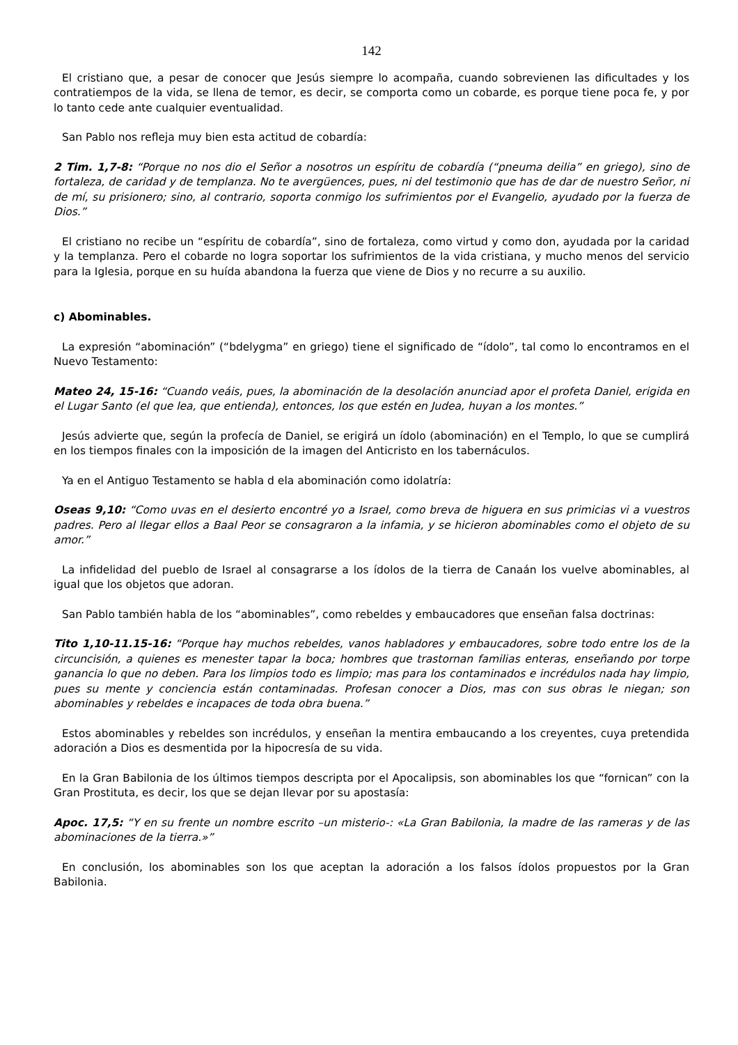142
El cristiano que, a pesar de conocer que Jesús siempre lo acompaña, cuando sobrevienen las dificultades y los contratiempos de la vida, se llena de temor, es decir, se comporta como un cobarde, es porque tiene poca fe, y por lo tanto cede ante cualquier eventualidad.
San Pablo nos refleja muy bien esta actitud de cobardía:
2 Tim. 1,7-8: “Porque no nos dio el Señor a nosotros un espíritu de cobardía (“pneuma deilia” en griego), sino de fortaleza, de caridad y de templanza. No te avergüences, pues, ni del testimonio que has de dar de nuestro Señor, ni de mí, su prisionero; sino, al contrario, soporta conmigo los sufrimientos por el Evangelio, ayudado por la fuerza de Dios.”
El cristiano no recibe un “espíritu de cobardía”, sino de fortaleza, como virtud y como don, ayudada por la caridad y la templanza. Pero el cobarde no logra soportar los sufrimientos de la vida cristiana, y mucho menos del servicio para la Iglesia, porque en su huída abandona la fuerza que viene de Dios y no recurre a su auxilio.
c) Abominables.
La expresión “abominación” (“bdelygma” en griego) tiene el significado de “ídolo”, tal como lo encontramos en el Nuevo Testamento:
Mateo 24, 15-16: “Cuando veáis, pues, la abominación de la desolación anunciad apor el profeta Daniel, erigida en el Lugar Santo (el que lea, que entienda), entonces, los que estén en Judea, huyan a los montes.”
Jesús advierte que, según la profecía de Daniel, se erigirá un ídolo (abominación) en el Templo, lo que se cumplirá en los tiempos finales con la imposición de la imagen del Anticristo en los tabernáculos.
Ya en el Antiguo Testamento se habla d ela abominación como idolatría:
Oseas 9,10: “Como uvas en el desierto encontré yo a Israel, como breva de higuera en sus primicias vi a vuestros padres. Pero al llegar ellos a Baal Peor se consagraron a la infamia, y se hicieron abominables como el objeto de su amor.”
La infidelidad del pueblo de Israel al consagrarse a los ídolos de la tierra de Canaán los vuelve abominables, al igual que los objetos que adoran.
San Pablo también habla de los “abominables”, como rebeldes y embaucadores que enseñan falsa doctrinas:
Tito 1,10-11.15-16: “Porque hay muchos rebeldes, vanos habladores y embaucadores, sobre todo entre los de la circuncisión, a quienes es menester tapar la boca; hombres que trastornan familias enteras, enseñando por torpe ganancia lo que no deben. Para los limpios todo es limpio; mas para los contaminados e incrédulos nada hay limpio, pues su mente y conciencia están contaminadas. Profesan conocer a Dios, mas con sus obras le niegan; son abominables y rebeldes e incapaces de toda obra buena.”
Estos abominables y rebeldes son incrédulos, y enseñan la mentira embaucando a los creyentes, cuya pretendida adoración a Dios es desmentida por la hipocresía de su vida.
En la Gran Babilonia de los últimos tiempos descripta por el Apocalipsis, son abominables los que “fornican” con la Gran Prostituta, es decir, los que se dejan llevar por su apostasía:
Apoc. 17,5: “Y en su frente un nombre escrito –un misterio-: «La Gran Babilonia, la madre de las rameras y de las abominaciones de la tierra.»”
En conclusión, los abominables son los que aceptan la adoración a los falsos ídolos propuestos por la Gran Babilonia.